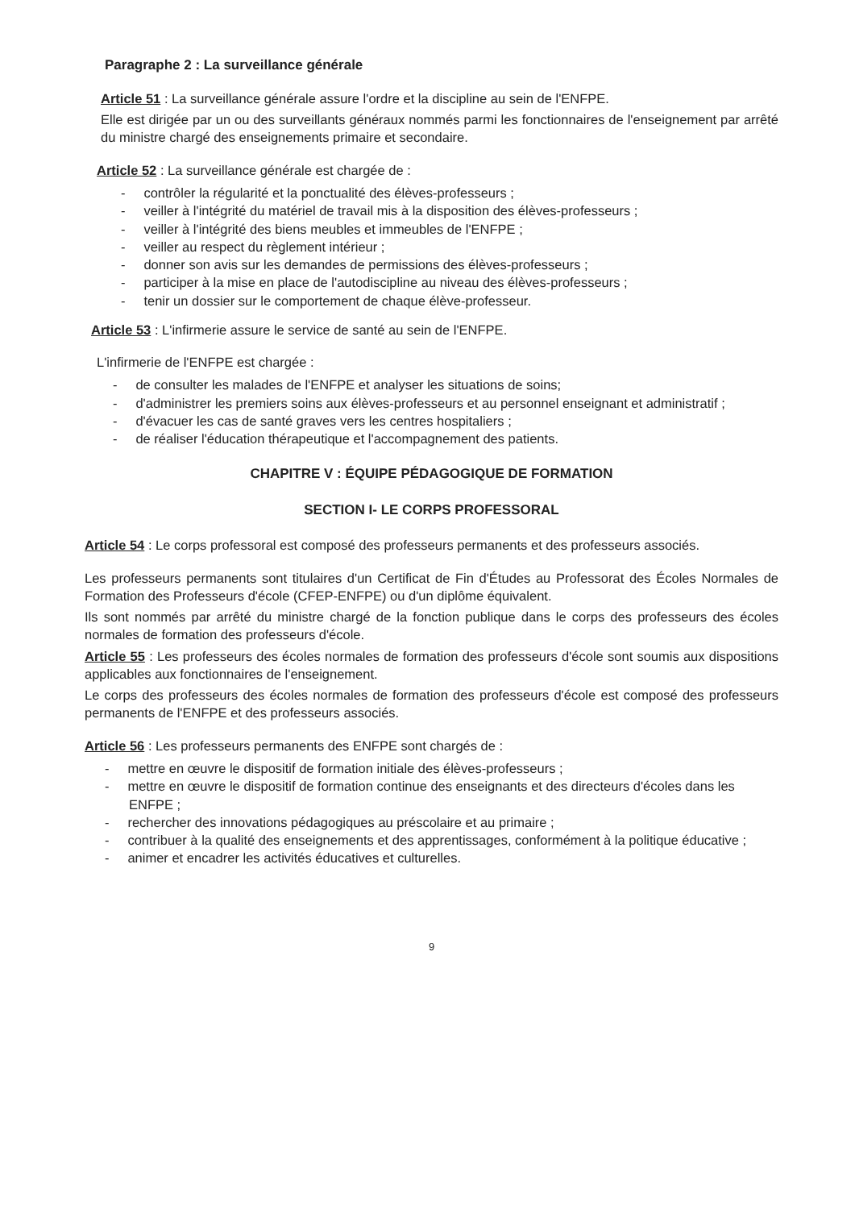Paragraphe 2 : La surveillance générale
Article 51 : La surveillance générale assure l'ordre et la discipline au sein de l'ENFPE.
Elle est dirigée par un ou des surveillants généraux nommés parmi les fonctionnaires de l'enseignement par arrêté du ministre chargé des enseignements primaire et secondaire.
Article 52 : La surveillance générale est chargée de :
- contrôler la régularité et la ponctualité des élèves-professeurs ;
- veiller à l'intégrité du matériel de travail mis à la disposition des élèves-professeurs ;
- veiller à l'intégrité des biens meubles et immeubles de l'ENFPE ;
- veiller au respect du règlement intérieur ;
- donner son avis sur les demandes de permissions des élèves-professeurs ;
- participer à la mise en place de l'autodiscipline au niveau des élèves-professeurs ;
- tenir un dossier sur le comportement de chaque élève-professeur.
Article 53 : L'infirmerie assure le service de santé au sein de l'ENFPE.
L'infirmerie de l'ENFPE est chargée :
- de consulter les malades de l'ENFPE et analyser les situations de soins;
- d'administrer les premiers soins aux élèves-professeurs et au personnel enseignant et administratif ;
- d'évacuer les cas de santé graves vers les centres hospitaliers ;
- de réaliser l'éducation thérapeutique et l'accompagnement des patients.
CHAPITRE V : ÉQUIPE PÉDAGOGIQUE DE FORMATION
SECTION I- LE CORPS PROFESSORAL
Article 54 : Le corps professoral est composé des professeurs permanents et des professeurs associés.
Les professeurs permanents sont titulaires d'un Certificat de Fin d'Études au Professorat des Écoles Normales de Formation des Professeurs d'école (CFEP-ENFPE) ou d'un diplôme équivalent.
Ils sont nommés par arrêté du ministre chargé de la fonction publique dans le corps des professeurs des écoles normales de formation des professeurs d'école.
Article 55 : Les professeurs des écoles normales de formation des professeurs d'école sont soumis aux dispositions applicables aux fonctionnaires de l'enseignement.
Le corps des professeurs des écoles normales de formation des professeurs d'école est composé des professeurs permanents de l'ENFPE et des professeurs associés.
Article 56 : Les professeurs permanents des ENFPE sont chargés de :
- mettre en œuvre le dispositif de formation initiale des élèves-professeurs ;
- mettre en œuvre le dispositif de formation continue des enseignants et des directeurs d'écoles dans les ENFPE ;
- rechercher des innovations pédagogiques au préscolaire et au primaire ;
- contribuer à la qualité des enseignements et des apprentissages, conformément à la politique éducative ;
- animer et encadrer les activités éducatives et culturelles.
9